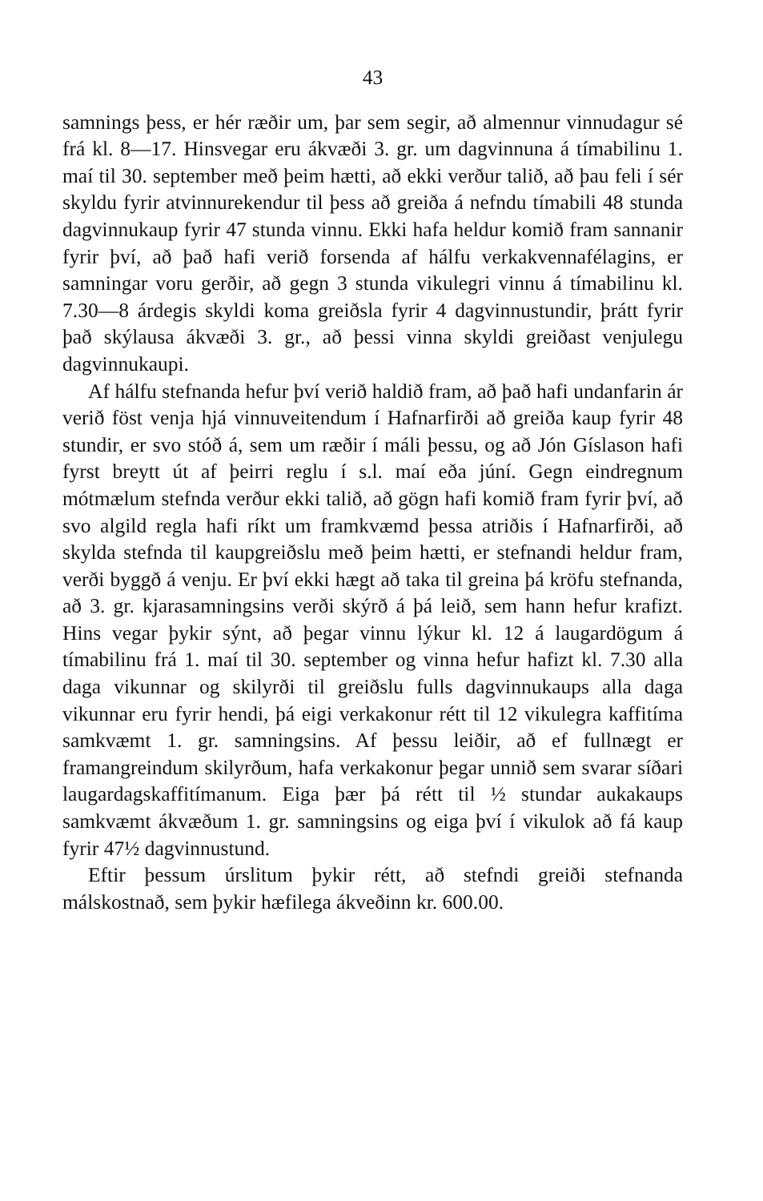43
samnings þess, er hér ræðir um, þar sem segir, að almennur vinnudagur sé frá kl. 8—17. Hinsvegar eru ákvæði 3. gr. um dagvinnuna á tímabilinu 1. maí til 30. september með þeim hætti, að ekki verður talið, að þau feli í sér skyldu fyrir atvinnurekendur til þess að greiða á nefndu tímabili 48 stunda dagvinnukaup fyrir 47 stunda vinnu. Ekki hafa heldur komið fram sannanir fyrir því, að það hafi verið forsenda af hálfu verkakvennafélagins, er samningar voru gerðir, að gegn 3 stunda vikulegri vinnu á tímabilinu kl. 7.30—8 árdegis skyldi koma greiðsla fyrir 4 dagvinnustundir, þrátt fyrir það skýlausa ákvæði 3. gr., að þessi vinna skyldi greiðast venjulegu dagvinnukaupi.
Af hálfu stefnanda hefur því verið haldið fram, að það hafi undanfarin ár verið föst venja hjá vinnuveitendum í Hafnarfirði að greiða kaup fyrir 48 stundir, er svo stóð á, sem um ræðir í máli þessu, og að Jón Gíslason hafi fyrst breytt út af þeirri reglu í s.l. maí eða júní. Gegn eindregnum mótmælum stefnda verður ekki talið, að gögn hafi komið fram fyrir því, að svo algild regla hafi ríkt um framkvæmd þessa atriðis í Hafnarfirði, að skylda stefnda til kaupgreiðslu með þeim hætti, er stefnandi heldur fram, verði byggð á venju. Er því ekki hægt að taka til greina þá kröfu stefnanda, að 3. gr. kjarasamningsins verði skýrð á þá leið, sem hann hefur krafizt. Hins vegar þykir sýnt, að þegar vinnu lýkur kl. 12 á laugardögum á tímabilinu frá 1. maí til 30. september og vinna hefur hafizt kl. 7.30 alla daga vikunnar og skilyrði til greiðslu fulls dagvinnukaups alla daga vikunnar eru fyrir hendi, þá eigi verkakonur rétt til 12 vikulegra kaffitíma samkvæmt 1. gr. samningsins. Af þessu leiðir, að ef fullnægt er framangreindum skilyrðum, hafa verkakonur þegar unnið sem svarar síðari laugardagskaffitímanum. Eiga þær þá rétt til ½ stundar aukakaups samkvæmt ákvæðum 1. gr. samningsins og eiga því í vikulok að fá kaup fyrir 47½ dagvinnustund.
Eftir þessum úrslitum þykir rétt, að stefndi greiði stefnanda málskostnað, sem þykir hæfilega ákveðinn kr. 600.00.